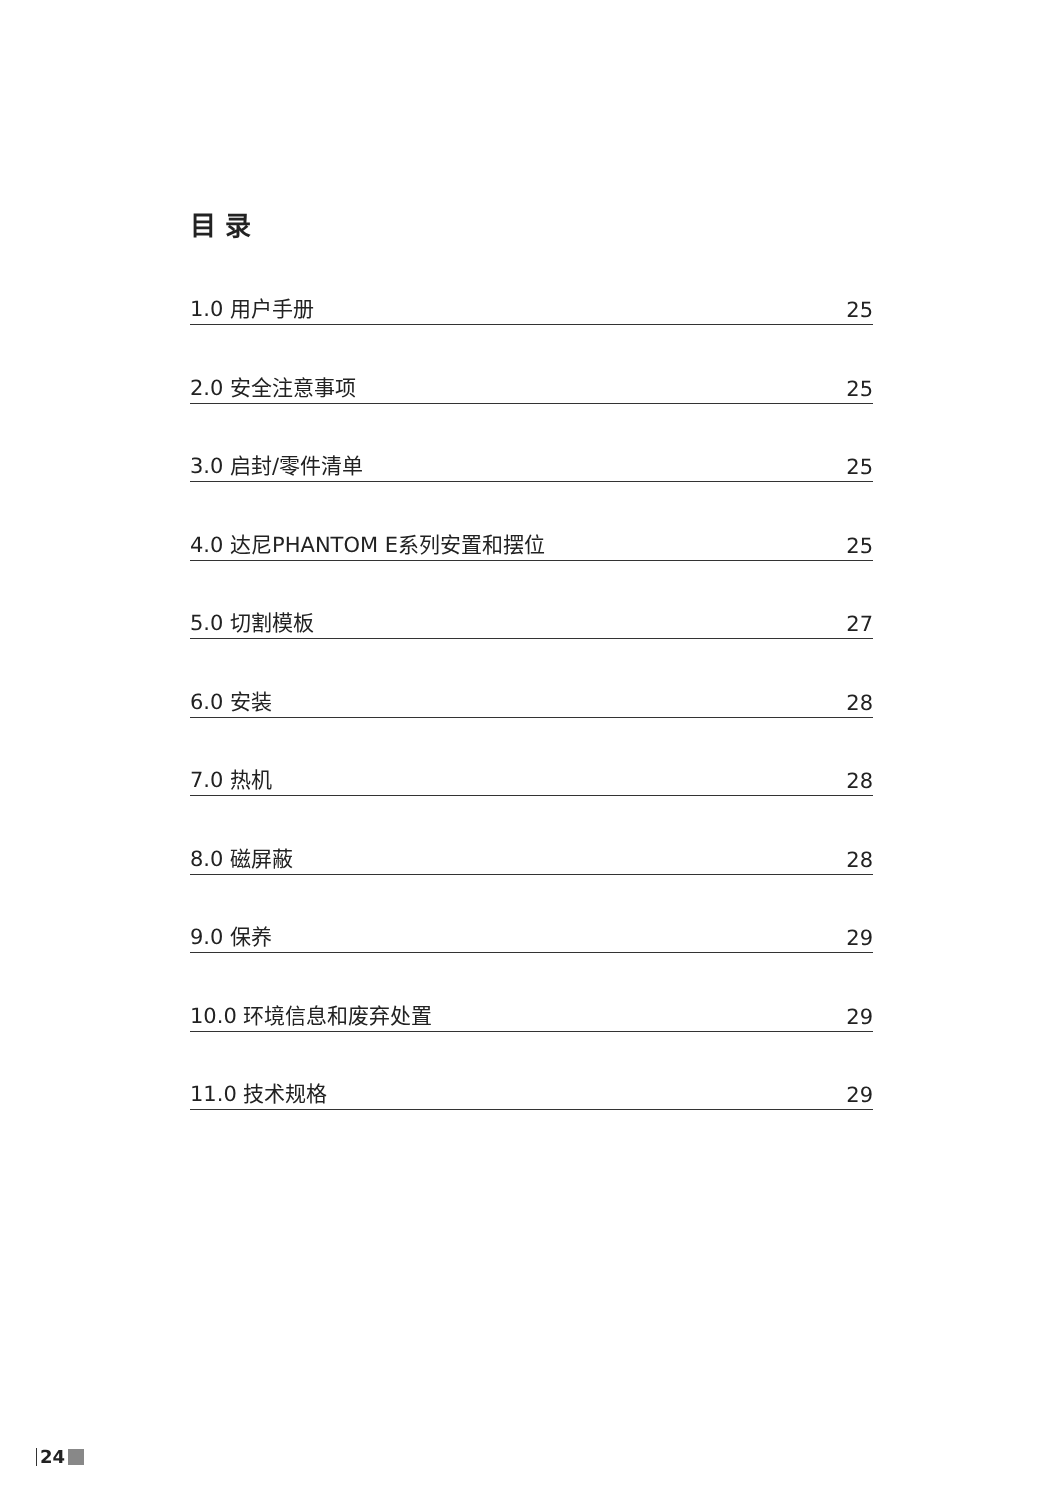目 录
1.0 用户手册 25
2.0 安全注意事项 25
3.0 启封/零件清单 25
4.0 达尼PHANTOM E系列安置和摆位 25
5.0 切割模板 27
6.0 安装 28
7.0 热机 28
8.0 磁屏蔽 28
9.0 保养 29
10.0 环境信息和废弃处置 29
11.0 技术规格 29
24